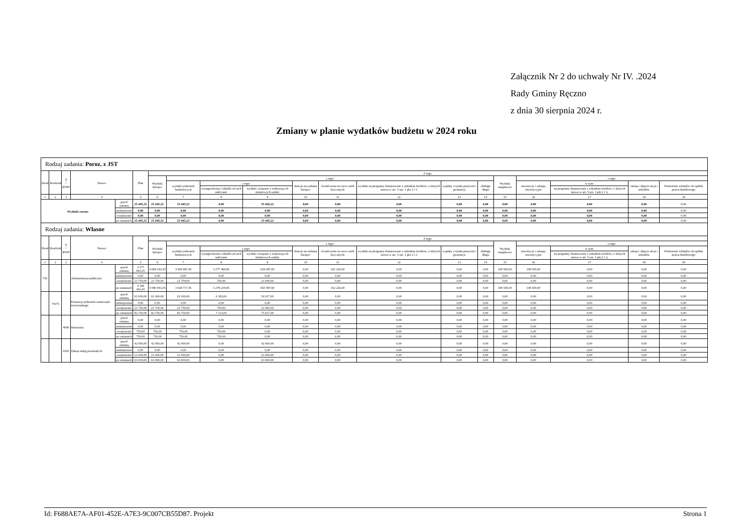Załącznik Nr 2 do uchwały Nr IV. .2024
Rady Gminy Ręczno
z dnia 30 sierpnia 2024 r.
Zmiany w planie wydatków budżetu w 2024 roku
| Rodzaj zadania: Poroz. z JST | | | | | | | | | | | | | | | | | | | |
| Dział | Rozdział | § / grupa | Nazwa | | Plan | Z tego: | | | | | | | | | | | | | |
| | | | | | | Wydatki bieżące | z tego: | | | | | | | | Wydatki majątkowe | z tego: | | | |
| | | | | | | | wydatki jednostek budżetowych | z tego: | | dotacje na zadania bieżące | świadczenia na rzecz osób fizycznych; | wydatki na programy finansowane z udziałem środków, o których mowa w art. 5 ust. 1 pkt 2 i 3 | wypłaty z tytułu poręczeń i gwarancji | obsługa długu | | inwestycje i zakupy inwestycyjne | w tym: | zakup i objęcie akcji i udziałów | Wniesienie wkładów do spółek prawa handlowego |
| | | | | | | | | wynagrodzenia i składki od nich naliczane | wydatki związane z realizacją ich statutowych zadań; | | | | | | | | na programy finansowane z udziałem środków, o których mowa w art. 5 ust. 1 pkt 2 i 3, | | |
| 1 | 2 | 3 | 4 | | 5 | 6 | 7 | 8 | 9 | 10 | 11 | 12 | 13 | 14 | 15 | 16 | 17 | 18 | 19 |
| Wydatki razem: | | | | przed zmianą | 25 445,22 | 25 445,22 | 25 445,22 | 0,00 | 25 445,22 | 0,00 | 0,00 | 0,00 | 0,00 | 0,00 | 0,00 | 0,00 | 0,00 | 0,00 | 0,00 |
| | | | | zmniejszenie | 0,00 | 0,00 | 0,00 | 0,00 | 0,00 | 0,00 | 0,00 | 0,00 | 0,00 | 0,00 | 0,00 | 0,00 | 0,00 | 0,00 | 0,00 |
| | | | | zwiększenie | 0,00 | 0,00 | 0,00 | 0,00 | 0,00 | 0,00 | 0,00 | 0,00 | 0,00 | 0,00 | 0,00 | 0,00 | 0,00 | 0,00 | 0,00 |
| | | | | po zmianach | 25 445,22 | 25 445,22 | 25 445,22 | 0,00 | 25 445,22 | 0,00 | 0,00 | 0,00 | 0,00 | 0,00 | 0,00 | 0,00 | 0,00 | 0,00 | 0,00 |
| Rodzaj zadania: Własne | | | | | | | | | | | | | | | | | | | |
| Dział | Rozdział | § / grupa | Nazwa | | Plan | Z tego: | | | | | | | | | | | | | |
| | | | | | | Wydatki bieżące | z tego: | | | | | | | | Wydatki majątkowe | z tego: | | | |
| | | | | | | | wydatki jednostek budżetowych | z tego: | | dotacje na zadania bieżące | świadczenia na rzecz osób fizycznych; | wydatki na programy finansowane z udziałem środków, o których mowa w art. 5 ust. 1 pkt 2 i 3 | wypłaty z tytułu poręczeń i gwarancji | obsługa długu | | inwestycje i zakupy inwestycyjne | w tym: | zakup i objęcie akcji i udziałów | Wniesienie wkładów do spółek prawa handlowego |
| | | | | | | | | wynagrodzenia i składki od nich naliczane | wydatki związane z realizacją ich statutowych zadań; | | | | | | | | na programy finansowane z udziałem środków, o których mowa w art. 5 ust. 1 pkt 2 i 3, | | |
| 1 | 2 | 3 | 4 | | 5 | 6 | 7 | 8 | 9 | 10 | 11 | 12 | 13 | 14 | 15 | 16 | 17 | 18 | 19 |
| 750 | | | Administracja publiczna | przed zmianą | 4 177 693,45 | 4 069 193,45 | 3 906 967,45 | 3 277 469,85 | 629 497,60 | 0,00 | 162 226,00 | 0,00 | 0,00 | 0,00 | 108 500,00 | 108 500,00 | 0,00 | 0,00 | 0,00 |
| | | | | zmniejszenie | 0,00 | 0,00 | 0,00 | 0,00 | 0,00 | 0,00 | 0,00 | 0,00 | 0,00 | 0,00 | 0,00 | 0,00 | 0,00 | 0,00 | 0,00 |
| | | | | zwiększenie | 21 750,00 | 21 750,00 | 21 750,00 | 750,00 | 21 000,00 | 0,00 | 0,00 | 0,00 | 0,00 | 0,00 | 0,00 | 0,00 | 0,00 | 0,00 | 0,00 |
| | | | | po zmianach | 4 199 443,45 | 4 090 943,45 | 3 928 717,45 | 3 278 219,85 | 650 497,60 | 0,00 | 162 226,00 | 0,00 | 0,00 | 0,00 | 108 500,00 | 108 500,00 | 0,00 | 0,00 | 0,00 |
| | 75075 | | Promocja jednostek samorządu terytorialnego | przed zmianą | 61 000,00 | 61 000,00 | 61 000,00 | 6 383,00 | 54 617,00 | 0,00 | 0,00 | 0,00 | 0,00 | 0,00 | 0,00 | 0,00 | 0,00 | 0,00 | 0,00 |
| | | | | zmniejszenie | 0,00 | 0,00 | 0,00 | 0,00 | 0,00 | 0,00 | 0,00 | 0,00 | 0,00 | 0,00 | 0,00 | 0,00 | 0,00 | 0,00 | 0,00 |
| | | | | zwiększenie | 21 750,00 | 21 750,00 | 21 750,00 | 750,00 | 21 000,00 | 0,00 | 0,00 | 0,00 | 0,00 | 0,00 | 0,00 | 0,00 | 0,00 | 0,00 | 0,00 |
| | | | | po zmianach | 82 750,00 | 82 750,00 | 82 750,00 | 7 133,00 | 75 617,00 | 0,00 | 0,00 | 0,00 | 0,00 | 0,00 | 0,00 | 0,00 | 0,00 | 0,00 | 0,00 |
| | | 4090 | Honoraria | przed zmianą | 0,00 | 0,00 | 0,00 | 0,00 | 0,00 | 0,00 | 0,00 | 0,00 | 0,00 | 0,00 | 0,00 | 0,00 | 0,00 | 0,00 | 0,00 |
| | | | | zmniejszenie | 0,00 | 0,00 | 0,00 | 0,00 | 0,00 | 0,00 | 0,00 | 0,00 | 0,00 | 0,00 | 0,00 | 0,00 | 0,00 | 0,00 | 0,00 |
| | | | | zwiększenie | 750,00 | 750,00 | 750,00 | 750,00 | 0,00 | 0,00 | 0,00 | 0,00 | 0,00 | 0,00 | 0,00 | 0,00 | 0,00 | 0,00 | 0,00 |
| | | | | po zmianach | 750,00 | 750,00 | 750,00 | 750,00 | 0,00 | 0,00 | 0,00 | 0,00 | 0,00 | 0,00 | 0,00 | 0,00 | 0,00 | 0,00 | 0,00 |
| | | 4300 | Zakup usług pozostałych | przed zmianą | 42 000,00 | 42 000,00 | 42 000,00 | 0,00 | 42 000,00 | 0,00 | 0,00 | 0,00 | 0,00 | 0,00 | 0,00 | 0,00 | 0,00 | 0,00 | 0,00 |
| | | | | zmniejszenie | 0,00 | 0,00 | 0,00 | 0,00 | 0,00 | 0,00 | 0,00 | 0,00 | 0,00 | 0,00 | 0,00 | 0,00 | 0,00 | 0,00 | 0,00 |
| | | | | zwiększenie | 21 000,00 | 21 000,00 | 21 000,00 | 0,00 | 21 000,00 | 0,00 | 0,00 | 0,00 | 0,00 | 0,00 | 0,00 | 0,00 | 0,00 | 0,00 | 0,00 |
| | | | | po zmianach | 63 000,00 | 63 000,00 | 63 000,00 | 0,00 | 63 000,00 | 0,00 | 0,00 | 0,00 | 0,00 | 0,00 | 0,00 | 0,00 | 0,00 | 0,00 | 0,00 |
Id: F688AE7A-AF01-452E-A7E3-9C007CB55D87. Projekt Strona 1